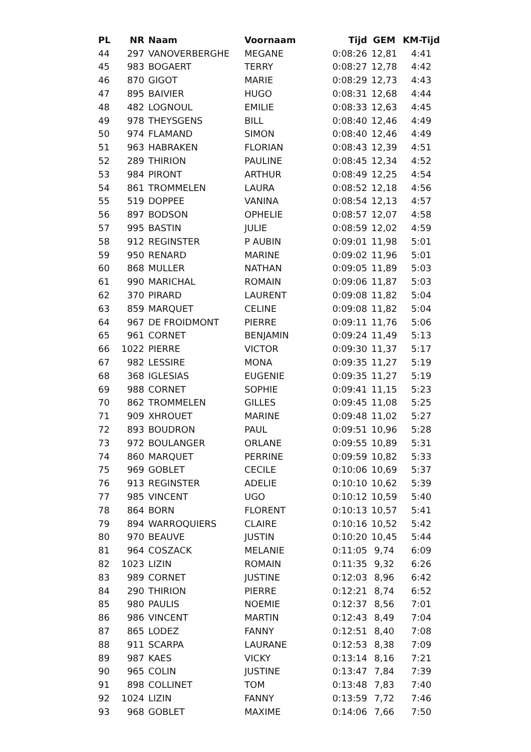| PL | NR | Naam | Voornaam | Tijd | GEM | KM-Tijd |
| --- | --- | --- | --- | --- | --- | --- |
| 44 | 297 | VANOVERBERGHE | MEGANE | 0:08:26 | 12,81 | 4:41 |
| 45 | 983 | BOGAERT | TERRY | 0:08:27 | 12,78 | 4:42 |
| 46 | 870 | GIGOT | MARIE | 0:08:29 | 12,73 | 4:43 |
| 47 | 895 | BAIVIER | HUGO | 0:08:31 | 12,68 | 4:44 |
| 48 | 482 | LOGNOUL | EMILIE | 0:08:33 | 12,63 | 4:45 |
| 49 | 978 | THEYSGENS | BILL | 0:08:40 | 12,46 | 4:49 |
| 50 | 974 | FLAMAND | SIMON | 0:08:40 | 12,46 | 4:49 |
| 51 | 963 | HABRAKEN | FLORIAN | 0:08:43 | 12,39 | 4:51 |
| 52 | 289 | THIRION | PAULINE | 0:08:45 | 12,34 | 4:52 |
| 53 | 984 | PIRONT | ARTHUR | 0:08:49 | 12,25 | 4:54 |
| 54 | 861 | TROMMELEN | LAURA | 0:08:52 | 12,18 | 4:56 |
| 55 | 519 | DOPPEE | VANINA | 0:08:54 | 12,13 | 4:57 |
| 56 | 897 | BODSON | OPHELIE | 0:08:57 | 12,07 | 4:58 |
| 57 | 995 | BASTIN | JULIE | 0:08:59 | 12,02 | 4:59 |
| 58 | 912 | REGINSTER | P AUBIN | 0:09:01 | 11,98 | 5:01 |
| 59 | 950 | RENARD | MARINE | 0:09:02 | 11,96 | 5:01 |
| 60 | 868 | MULLER | NATHAN | 0:09:05 | 11,89 | 5:03 |
| 61 | 990 | MARICHAL | ROMAIN | 0:09:06 | 11,87 | 5:03 |
| 62 | 370 | PIRARD | LAURENT | 0:09:08 | 11,82 | 5:04 |
| 63 | 859 | MARQUET | CELINE | 0:09:08 | 11,82 | 5:04 |
| 64 | 967 | DE FROIDMONT | PIERRE | 0:09:11 | 11,76 | 5:06 |
| 65 | 961 | CORNET | BENJAMIN | 0:09:24 | 11,49 | 5:13 |
| 66 | 1022 | PIERRE | VICTOR | 0:09:30 | 11,37 | 5:17 |
| 67 | 982 | LESSIRE | MONA | 0:09:35 | 11,27 | 5:19 |
| 68 | 368 | IGLESIAS | EUGENIE | 0:09:35 | 11,27 | 5:19 |
| 69 | 988 | CORNET | SOPHIE | 0:09:41 | 11,15 | 5:23 |
| 70 | 862 | TROMMELEN | GILLES | 0:09:45 | 11,08 | 5:25 |
| 71 | 909 | XHROUET | MARINE | 0:09:48 | 11,02 | 5:27 |
| 72 | 893 | BOUDRON | PAUL | 0:09:51 | 10,96 | 5:28 |
| 73 | 972 | BOULANGER | ORLANE | 0:09:55 | 10,89 | 5:31 |
| 74 | 860 | MARQUET | PERRINE | 0:09:59 | 10,82 | 5:33 |
| 75 | 969 | GOBLET | CECILE | 0:10:06 | 10,69 | 5:37 |
| 76 | 913 | REGINSTER | ADELIE | 0:10:10 | 10,62 | 5:39 |
| 77 | 985 | VINCENT | UGO | 0:10:12 | 10,59 | 5:40 |
| 78 | 864 | BORN | FLORENT | 0:10:13 | 10,57 | 5:41 |
| 79 | 894 | WARROQUIERS | CLAIRE | 0:10:16 | 10,52 | 5:42 |
| 80 | 970 | BEAUVE | JUSTIN | 0:10:20 | 10,45 | 5:44 |
| 81 | 964 | COSZACK | MELANIE | 0:11:05 | 9,74 | 6:09 |
| 82 | 1023 | LIZIN | ROMAIN | 0:11:35 | 9,32 | 6:26 |
| 83 | 989 | CORNET | JUSTINE | 0:12:03 | 8,96 | 6:42 |
| 84 | 290 | THIRION | PIERRE | 0:12:21 | 8,74 | 6:52 |
| 85 | 980 | PAULIS | NOEMIE | 0:12:37 | 8,56 | 7:01 |
| 86 | 986 | VINCENT | MARTIN | 0:12:43 | 8,49 | 7:04 |
| 87 | 865 | LODEZ | FANNY | 0:12:51 | 8,40 | 7:08 |
| 88 | 911 | SCARPA | LAURANE | 0:12:53 | 8,38 | 7:09 |
| 89 | 987 | KAES | VICKY | 0:13:14 | 8,16 | 7:21 |
| 90 | 965 | COLIN | JUSTINE | 0:13:47 | 7,84 | 7:39 |
| 91 | 898 | COLLINET | TOM | 0:13:48 | 7,83 | 7:40 |
| 92 | 1024 | LIZIN | FANNY | 0:13:59 | 7,72 | 7:46 |
| 93 | 968 | GOBLET | MAXIME | 0:14:06 | 7,66 | 7:50 |